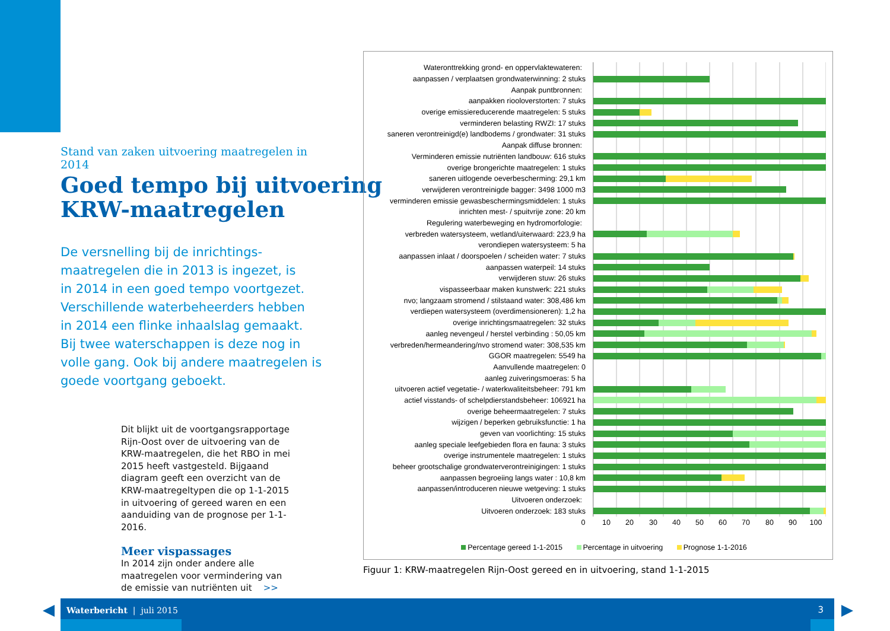Stand van zaken uitvoering maatregelen in 2014
Goed tempo bij uitvoering
KRW-maatregelen
De versnelling bij de inrichtings-
maatregelen die in 2013 is ingezet, is
in 2014 in een goed tempo voortgezet.
Verschillende waterbeheerders hebben
in 2014 een flinke inhaalslag gemaakt.
Bij twee waterschappen is deze nog in
volle gang. Ook bij andere maatregelen is
goede voortgang geboekt.
Dit blijkt uit de voortgangsrapportage Rijn-Oost over de uitvoering van de KRW-maatregelen, die het RBO in mei 2015 heeft vastgesteld. Bijgaand diagram geeft een overzicht van de KRW-maatregeltypen die op 1-1-2015 in uitvoering of gereed waren en een aanduiding van de prognose per 1-1-2016.
Meer vispassages
In 2014 zijn onder andere alle maatregelen voor vermindering van de emissie van nutriënten uit >>
| Wateronttrekking grond- en oppervlaktewateren: | |
| aanpassen / verplaatsen grondwaterwinning: 2 stuks | |
| Aanpak puntbronnen: | |
| aanpakken riooloverstorten: 7 stuks | |
| overige emissiereducerende maatregelen: 5 stuks | |
| verminderen belasting RWZI: 17 stuks | |
| saneren verontreinigd(e) landbodems / grondwater: 31 stuks | |
| Aanpak diffuse bronnen: | |
| Verminderen emissie nutriënten landbouw: 616 stuks | |
| overige brongerichte maatregelen: 1 stuks | |
| saneren uitlogende oeverbescherming: 29,1 km | |
| verwijderen verontreinigde bagger: 3498 1000 m3 | |
| verminderen emissie gewasbeschermingsmiddelen: 1 stuks | |
| inrichten mest- / spuitvrije zone: 20 km | |
| Regulering waterbeweging en hydromorfologie: | |
| verbreden watersysteem, wetland/uiterwaard: 223,9 ha | |
| verondiepen watersysteem: 5 ha | |
| aanpassen inlaat / doorspoelen / scheiden water: 7 stuks | |
| aanpassen waterpeil: 14 stuks | |
| verwijderen stuw: 26 stuks | |
| vispasseerbaar maken kunstwerk: 221 stuks | |
| nvo; langzaam stromend / stilstaand water: 308,486 km | |
| verdiepen watersysteem (overdimensioneren): 1,2 ha | |
| overige inrichtingsmaatregelen: 32 stuks | |
| aanleg nevengeul / herstel verbinding : 50,05 km | |
| verbreden/hermeandering/nvo stromend water: 308,535 km | |
| GGOR maatregelen: 5549 ha | |
| Aanvullende maatregelen: 0 | |
| aanleg zuiveringsmoeras: 5 ha | |
| uitvoeren actief vegetatie- / waterkwaliteitsbeheer: 791 km | |
| actief visstands- of schelpdierstandsbeheer: 106921 ha | |
| overige beheermaatregelen: 7 stuks | |
| wijzigen / beperken gebruiksfunctie: 1 ha | |
| geven van voorlichting: 15 stuks | |
| aanleg speciale leefgebieden flora en fauna: 3 stuks | |
| overige instrumentele maatregelen: 1 stuks | |
| beheer grootschalige grondwaterverontreinigingen: 1 stuks | |
| aanpassen begroeiing langs water : 10,8 km | |
| aanpassen/introduceren nieuwe wetgeving: 1 stuks | |
| Uitvoeren onderzoek: | |
| Uitvoeren onderzoek: 183 stuks | |
0 10 20 30 40 50 60 70 80 90 100
Percentage gereed 1-1-2015 Percentage in uitvoering Prognose 1-1-2016
Figuur 1: KRW-maatregelen Rijn-Oost gereed en in uitvoering, stand 1-1-2015
Waterbericht | juli 2015 3